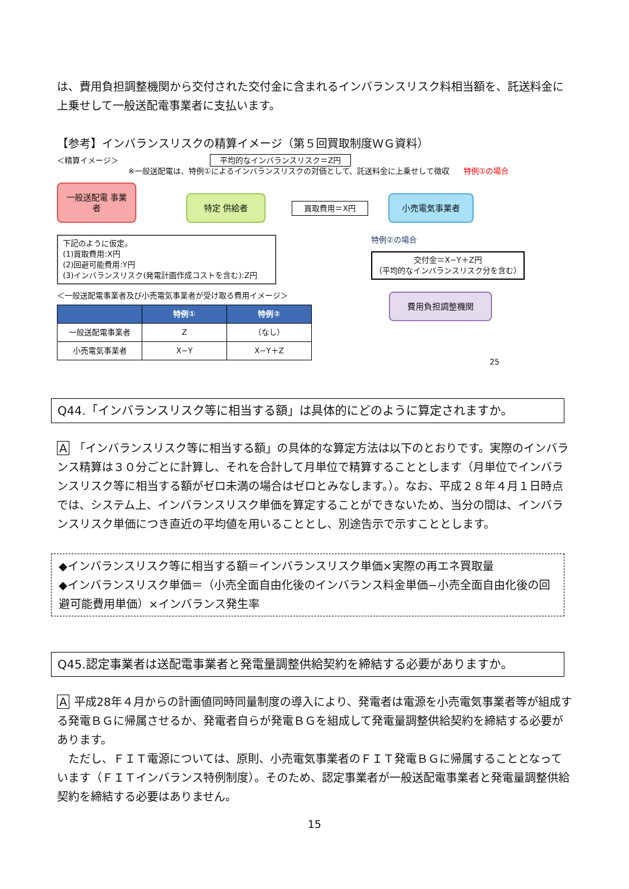は、費用負担調整機関から交付された交付金に含まれるインバランスリスク料相当額を、託送料金に上乗せして一般送配電事業者に支払います。
【参考】インバランスリスクの精算イメージ（第５回買取制度ＷＧ資料）
＜精算イメージ＞ 平均的なインバランスリスク＝Z円
※一般送配電は、特例①によるインバランスリスクの対価として、託送料金に上乗せして徴収 特例①の場合
一般送配電 事業者 特定 供給者 買取費用＝X円 小売電気事業者
下記のように仮定。
(1)買取費用:X円
(2)回避可能費用:Y円
(3)インバランスリスク(発電計画作成コストを含む):Z円
＜一般送配電事業者及び小売電気事業者が受け取る費用イメージ＞
| | 特例① | 特例② |
| --- | --- | --- |
| 一般送配電事業者 | Z | （なし） |
| 小売電気事業者 | X−Y | X−Y＋Z |
特例②の場合
交付金＝X−Y＋Z円
（平均的なインバランスリスク分を含む）
費用負担調整機関
25
Q44.「インバランスリスク等に相当する額」は具体的にどのように算定されますか。
A 「インバランスリスク等に相当する額」の具体的な算定方法は以下のとおりです。実際のインバランス精算は３０分ごとに計算し、それを合計して月単位で精算することとします（月単位でインバランスリスク等に相当する額がゼロ未満の場合はゼロとみなします。）。なお、平成２８年４月１日時点では、システム上、インバランスリスク単価を算定することができないため、当分の間は、インバランスリスク単価につき直近の平均値を用いることとし、別途告示で示すこととします。
◆インバランスリスク等に相当する額＝インバランスリスク単価×実際の再エネ買取量
◆インバランスリスク単価＝（小売全面自由化後のインバランス料金単価−小売全面自由化後の回避可能費用単価）×インバランス発生率
Q45.認定事業者は送配電事業者と発電量調整供給契約を締結する必要がありますか。
A平成28年４月からの計画値同時同量制度の導入により、発電者は電源を小売電気事業者等が組成する発電ＢＧに帰属させるか、発電者自らが発電ＢＧを組成して発電量調整供給契約を締結する必要があります。
　ただし、ＦＩＴ電源については、原則、小売電気事業者のＦＩＴ発電ＢＧに帰属することとなっています（ＦＩＴインバランス特例制度）。そのため、認定事業者が一般送配電事業者と発電量調整供給契約を締結する必要はありません。
15